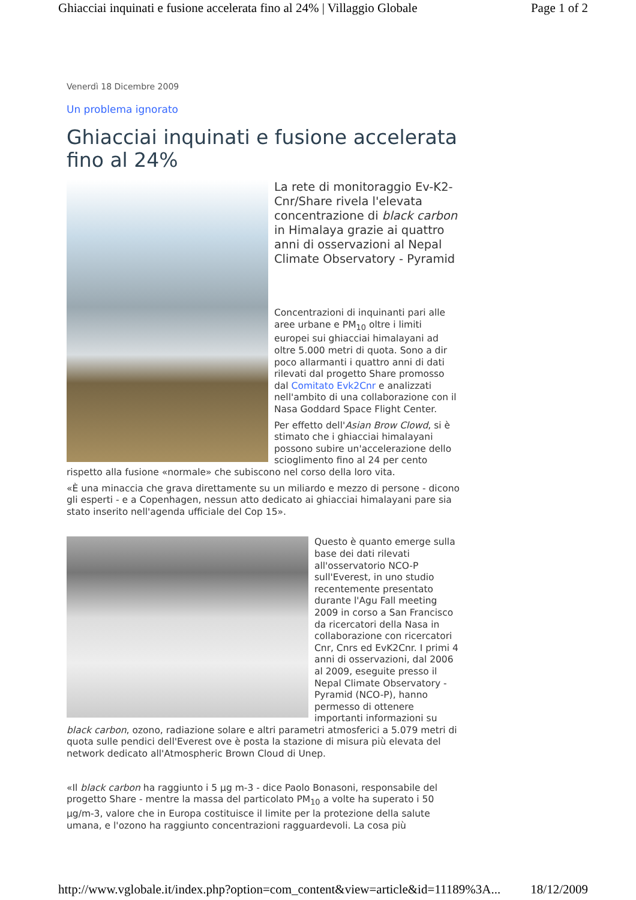Ghiacciai inquinati e fusione accelerata fino al 24% | Villaggio Globale Page 1 of 2
Venerdì 18 Dicembre 2009
Un problema ignorato
Ghiacciai inquinati e fusione accelerata fino al 24%
La rete di monitoraggio Ev-K2-Cnr/Share rivela l'elevata concentrazione di black carbon in Himalaya grazie ai quattro anni di osservazioni al Nepal Climate Observatory - Pyramid
Concentrazioni di inquinanti pari alle aree urbane e PM<sub>10</sub> oltre i limiti europei sui ghiacciai himalayani ad oltre 5.000 metri di quota. Sono a dir poco allarmanti i quattro anni di dati rilevati dal progetto Share promosso dal Comitato Evk2Cnr e analizzati nell'ambito di una collaborazione con il Nasa Goddard Space Flight Center.
Per effetto dell'Asian Brow Clowd, si è stimato che i ghiacciai himalayani possono subire un'accelerazione dello scioglimento fino al 24 per cento rispetto alla fusione «normale» che subiscono nel corso della loro vita.
«È una minaccia che grava direttamente su un miliardo e mezzo di persone - dicono gli esperti - e a Copenhagen, nessun atto dedicato ai ghiacciai himalayani pare sia stato inserito nell'agenda ufficiale del Cop 15».
Questo è quanto emerge sulla base dei dati rilevati all'osservatorio NCO-P sull'Everest, in uno studio recentemente presentato durante l'Agu Fall meeting 2009 in corso a San Francisco da ricercatori della Nasa in collaborazione con ricercatori Cnr, Cnrs ed EvK2Cnr. I primi 4 anni di osservazioni, dal 2006 al 2009, eseguite presso il Nepal Climate Observatory - Pyramid (NCO-P), hanno permesso di ottenere importanti informazioni su black carbon, ozono, radiazione solare e altri parametri atmosferici a 5.079 metri di quota sulle pendici dell'Everest ove è posta la stazione di misura più elevata del network dedicato all'Atmospheric Brown Cloud di Unep.
«Il black carbon ha raggiunto i 5 µg m-3 - dice Paolo Bonasoni, responsabile del progetto Share - mentre la massa del particolato PM<sub>10</sub> a volte ha superato i 50 µg/m-3, valore che in Europa costituisce il limite per la protezione della salute umana, e l'ozono ha raggiunto concentrazioni ragguardevoli. La cosa più
http://www.vglobale.it/index.php?option=com_content&view=article&id=11189%3A... 18/12/2009